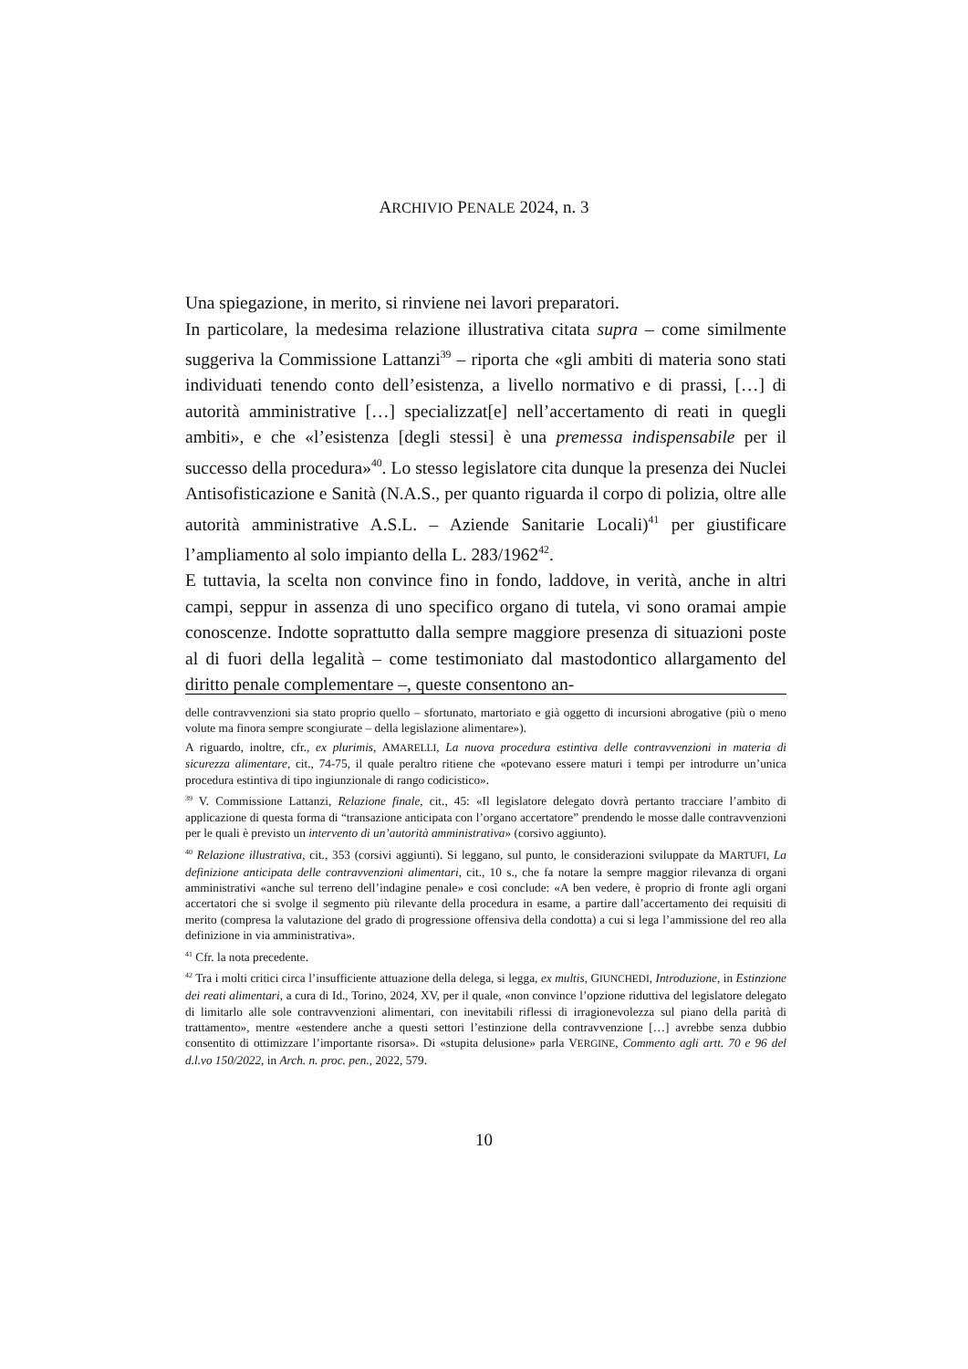ARCHIVIO PENALE 2024, n. 3
Una spiegazione, in merito, si rinviene nei lavori preparatori.
In particolare, la medesima relazione illustrativa citata supra – come similmente suggeriva la Commissione Lattanzi<sup>39</sup> – riporta che «gli ambiti di materia sono stati individuati tenendo conto dell’esistenza, a livello normativo e di prassi, […] di autorità amministrative […] specializzat[e] nell’accertamento di reati in quegli ambiti», e che «l’esistenza [degli stessi] è una premessa indispensabile per il successo della procedura»<sup>40</sup>. Lo stesso legislatore cita dunque la presenza dei Nuclei Antisofisticazione e Sanità (N.A.S., per quanto riguarda il corpo di polizia, oltre alle autorità amministrative A.S.L. – Aziende Sanitarie Locali)<sup>41</sup> per giustificare l’ampliamento al solo impianto della L. 283/1962<sup>42</sup>.
E tuttavia, la scelta non convince fino in fondo, laddove, in verità, anche in altri campi, seppur in assenza di uno specifico organo di tutela, vi sono oramai ampie conoscenze. Indotte soprattutto dalla sempre maggiore presenza di situazioni poste al di fuori della legalità – come testimoniato dal mastodontico allargamento del diritto penale complementare –, queste consentono an-
delle contravvenzioni sia stato proprio quello – sfortunato, martoriato e già oggetto di incursioni abrogative (più o meno volute ma finora sempre scongiurate – della legislazione alimentare»).
A riguardo, inoltre, cfr., ex plurimis, AMARELLI, La nuova procedura estintiva delle contravvenzioni in materia di sicurezza alimentare, cit., 74-75, il quale peraltro ritiene che «potevano essere maturi i tempi per introdurre un’unica procedura estintiva di tipo ingiunzionale di rango codicistico».
<sup>39</sup> V. Commissione Lattanzi, Relazione finale, cit., 45: «Il legislatore delegato dovrà pertanto tracciare l’ambito di applicazione di questa forma di “transazione anticipata con l’organo accertatore” prendendo le mosse dalle contravvenzioni per le quali è previsto un intervento di un’autorità amministrativa» (corsivo aggiunto).
<sup>40</sup> Relazione illustrativa, cit., 353 (corsivi aggiunti). Si leggano, sul punto, le considerazioni sviluppate da MARTUFI, La definizione anticipata delle contravvenzioni alimentari, cit., 10 s., che fa notare la sempre maggior rilevanza di organi amministrativi «anche sul terreno dell’indagine penale» e così conclude: «A ben vedere, è proprio di fronte agli organi accertatori che si svolge il segmento più rilevante della procedura in esame, a partire dall’accertamento dei requisiti di merito (compresa la valutazione del grado di progressione offensiva della condotta) a cui si lega l’ammissione del reo alla definizione in via amministrativa».
<sup>41</sup> Cfr. la nota precedente.
<sup>42</sup> Tra i molti critici circa l’insufficiente attuazione della delega, si legga, ex multis, GIUNCHEDI, Introduzione, in Estinzione dei reati alimentari, a cura di Id., Torino, 2024, XV, per il quale, «non convince l’opzione riduttiva del legislatore delegato di limitarlo alle sole contravvenzioni alimentari, con inevitabili riflessi di irragionevolezza sul piano della parità di trattamento», mentre «estendere anche a questi settori l’estinzione della contravvenzione […] avrebbe senza dubbio consentito di ottimizzare l’importante risorsa». Di «stupita delusione» parla VERGINE, Commento agli artt. 70 e 96 del d.l.vo 150/2022, in Arch. n. proc. pen., 2022, 579.
10